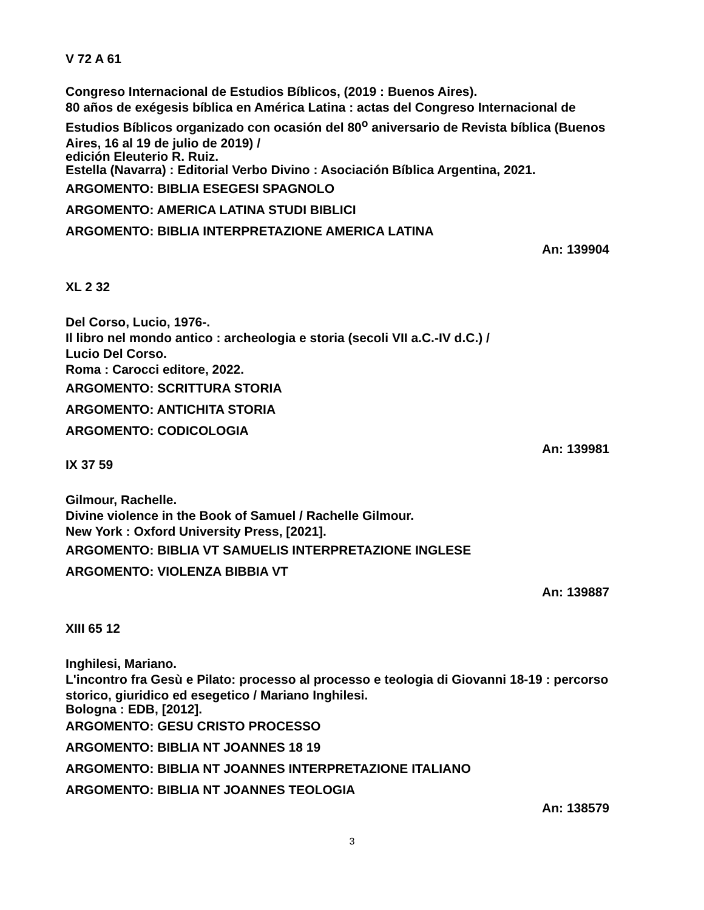V 72 A 61
Congreso Internacional de Estudios Bíblicos, (2019 : Buenos Aires).
80 años de exégesis bíblica en América Latina : actas del Congreso Internacional de Estudios Bíblicos organizado con ocasión del 80<sup>o</sup> aniversario de Revista bíblica (Buenos Aires, 16 al 19 de julio de 2019) /
edición Eleuterio R. Ruiz.
Estella (Navarra) : Editorial Verbo Divino : Asociación Bíblica Argentina, 2021.
ARGOMENTO: BIBLIA ESEGESI SPAGNOLO
ARGOMENTO: AMERICA LATINA STUDI BIBLICI
ARGOMENTO: BIBLIA INTERPRETAZIONE AMERICA LATINA
An: 139904
XL 2 32
Del Corso, Lucio, 1976-.
Il libro nel mondo antico : archeologia e storia (secoli VII a.C.-IV d.C.) /
Lucio Del Corso.
Roma : Carocci editore, 2022.
ARGOMENTO: SCRITTURA STORIA
ARGOMENTO: ANTICHITA STORIA
ARGOMENTO: CODICOLOGIA
An: 139981
IX 37 59
Gilmour, Rachelle.
Divine violence in the Book of Samuel / Rachelle Gilmour.
New York : Oxford University Press, [2021].
ARGOMENTO: BIBLIA VT SAMUELIS INTERPRETAZIONE INGLESE
ARGOMENTO: VIOLENZA BIBBIA VT
An: 139887
XIII 65 12
Inghilesi, Mariano.
L'incontro fra Gesù e Pilato: processo al processo e teologia di Giovanni 18-19 : percorso storico, giuridico ed esegetico / Mariano Inghilesi.
Bologna : EDB, [2012].
ARGOMENTO: GESU CRISTO PROCESSO
ARGOMENTO: BIBLIA NT JOANNES 18 19
ARGOMENTO: BIBLIA NT JOANNES INTERPRETAZIONE ITALIANO
ARGOMENTO: BIBLIA NT JOANNES TEOLOGIA
An: 138579
3